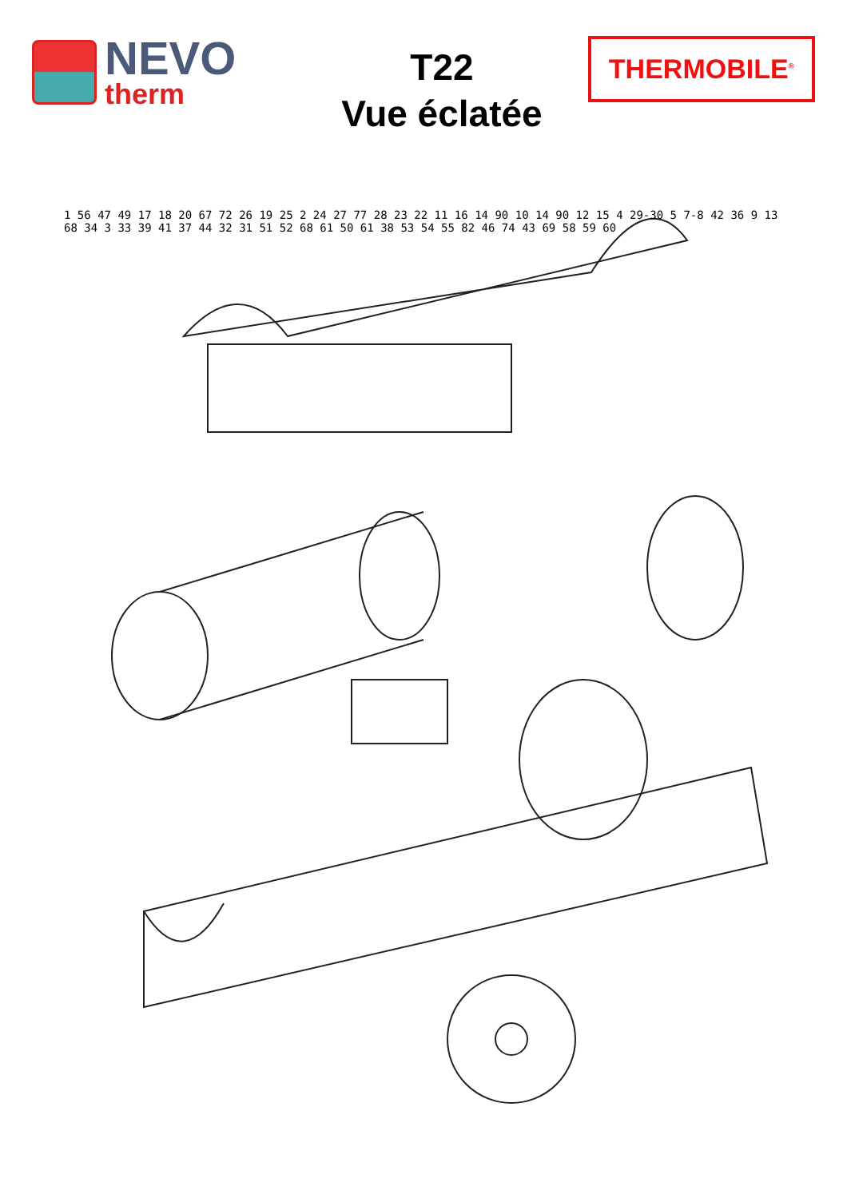NEVO
therm
T22
Vue éclatée
THERMOBILE<sup>®</sup>
1 56 47 49 17 18 20 67 72 26 19 25 2 24 27 77 28 23 22 11 16 14 90 10 14 90 12 15 4 29-30 5 7-8 42 36 9 13 68 34 3 33 39 41 37 44 32 31 51 52 68 61 50 61 38 53 54 55 82 46 74 43 69 58 59 60